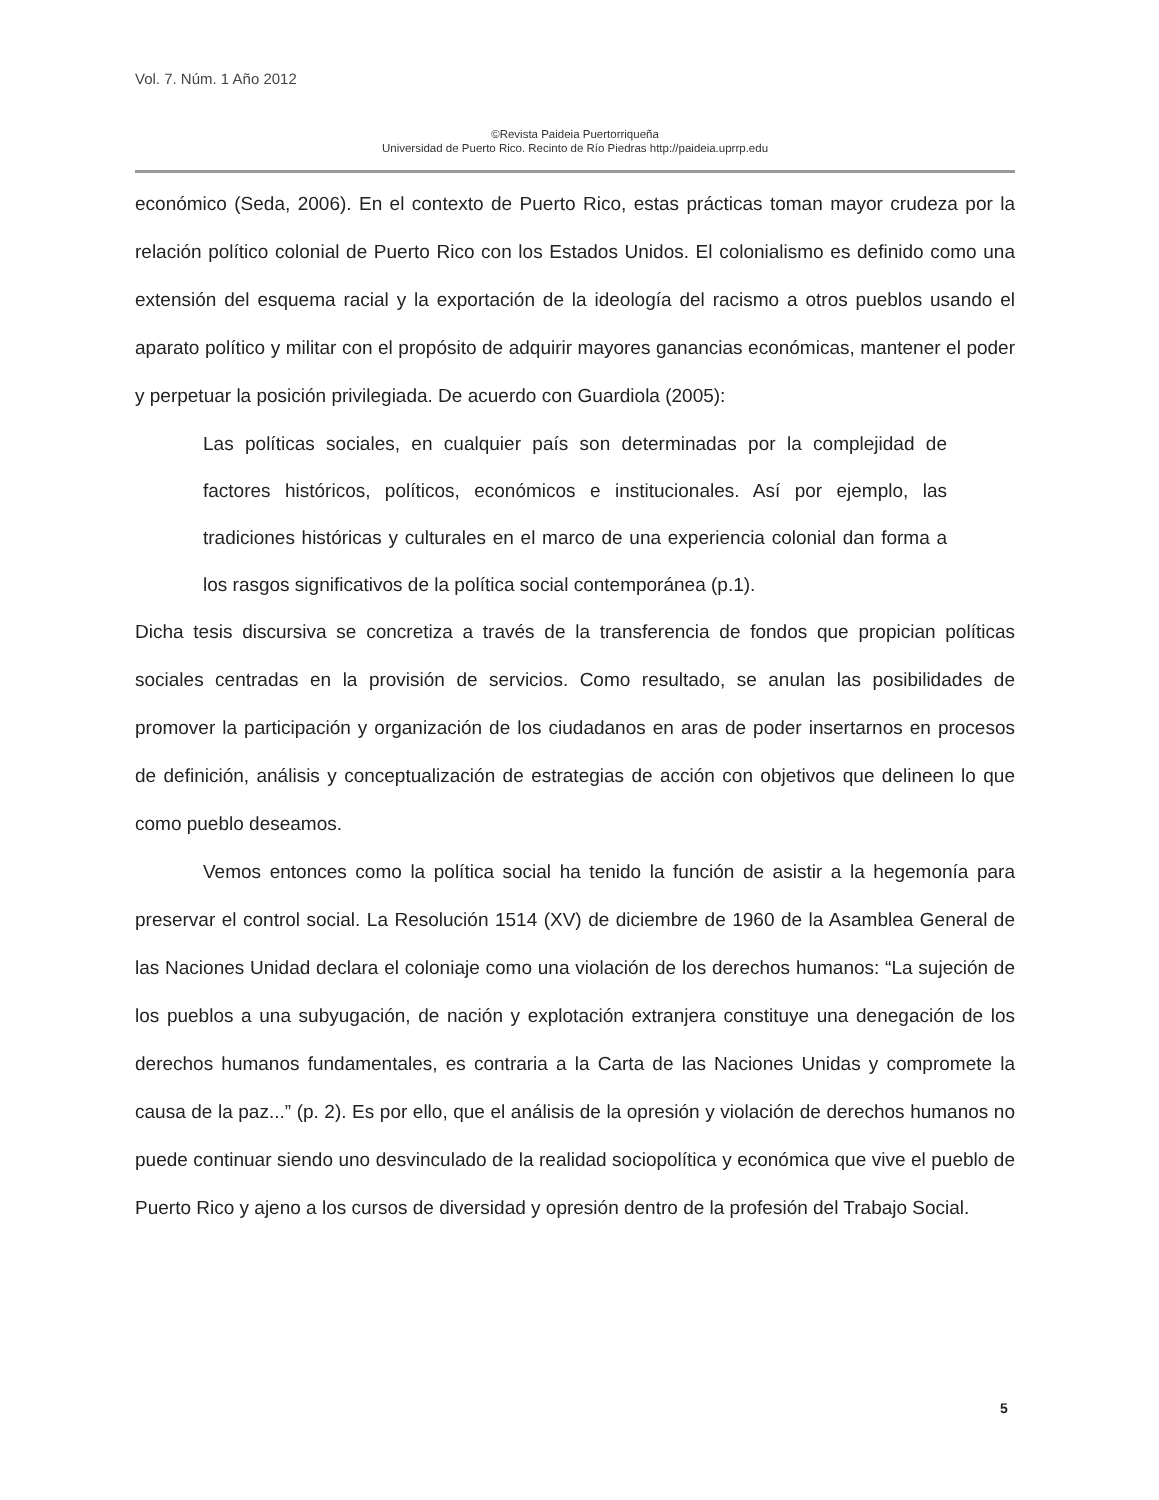Vol. 7. Núm. 1 Año 2012
©Revista Paideia Puertorriqueña
Universidad de Puerto Rico. Recinto de Río Piedras http://paideia.uprrp.edu
económico (Seda, 2006). En el contexto de Puerto Rico, estas prácticas toman mayor crudeza por la relación político colonial de Puerto Rico con los Estados Unidos. El colonialismo es definido como una extensión del esquema racial y la exportación de la ideología del racismo a otros pueblos usando el aparato político y militar con el propósito de adquirir mayores ganancias económicas, mantener el poder y perpetuar la posición privilegiada. De acuerdo con Guardiola (2005):
Las políticas sociales, en cualquier país son determinadas por la complejidad de factores históricos, políticos, económicos e institucionales. Así por ejemplo, las tradiciones históricas y culturales en el marco de una experiencia colonial dan forma a los rasgos significativos de la política social contemporánea (p.1).
Dicha tesis discursiva se concretiza a través de la transferencia de fondos que propician políticas sociales centradas en la provisión de servicios. Como resultado, se anulan las posibilidades de promover la participación y organización de los ciudadanos en aras de poder insertarnos en procesos de definición, análisis y conceptualización de estrategias de acción con objetivos que delineen lo que como pueblo deseamos.
Vemos entonces como la política social ha tenido la función de asistir a la hegemonía para preservar el control social. La Resolución 1514 (XV) de diciembre de 1960 de la Asamblea General de las Naciones Unidad declara el coloniaje como una violación de los derechos humanos: “La sujeción de los pueblos a una subyugación, de nación y explotación extranjera constituye una denegación de los derechos humanos fundamentales, es contraria a la Carta de las Naciones Unidas y compromete la causa de la paz...” (p. 2). Es por ello, que el análisis de la opresión y violación de derechos humanos no puede continuar siendo uno desvinculado de la realidad sociopolítica y económica que vive el pueblo de Puerto Rico y ajeno a los cursos de diversidad y opresión dentro de la profesión del Trabajo Social.
5